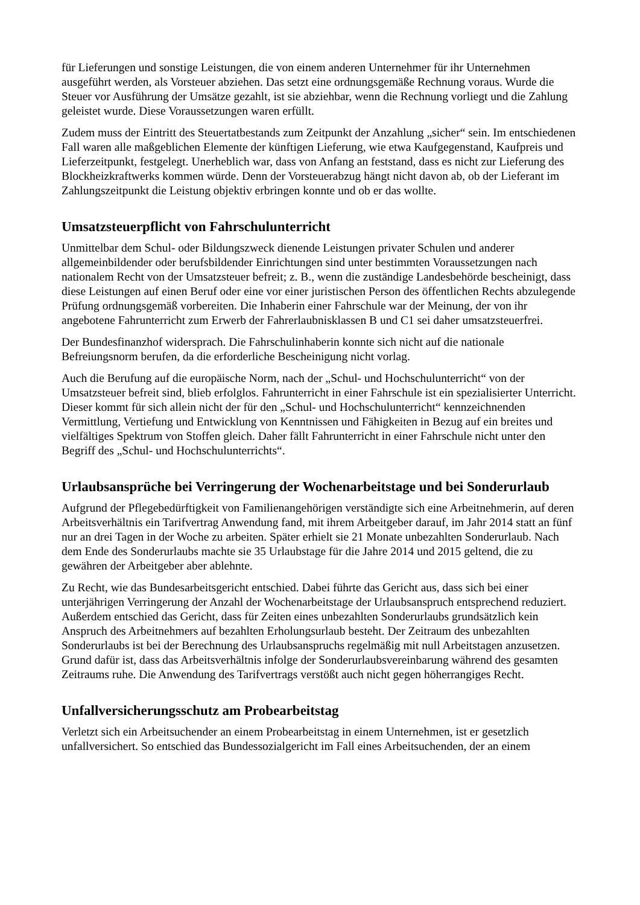für Lieferungen und sonstige Leistungen, die von einem anderen Unternehmer für ihr Unternehmen ausgeführt werden, als Vorsteuer abziehen. Das setzt eine ordnungsgemäße Rechnung voraus. Wurde die Steuer vor Ausführung der Umsätze gezahlt, ist sie abziehbar, wenn die Rechnung vorliegt und die Zahlung geleistet wurde. Diese Voraussetzungen waren erfüllt.
Zudem muss der Eintritt des Steuertatbestands zum Zeitpunkt der Anzahlung „sicher“ sein. Im entschiedenen Fall waren alle maßgeblichen Elemente der künftigen Lieferung, wie etwa Kaufgegenstand, Kaufpreis und Lieferzeitpunkt, festgelegt. Unerheblich war, dass von Anfang an feststand, dass es nicht zur Lieferung des Blockheizkraftwerks kommen würde. Denn der Vorsteuerabzug hängt nicht davon ab, ob der Lieferant im Zahlungszeitpunkt die Leistung objektiv erbringen konnte und ob er das wollte.
Umsatzsteuerpflicht von Fahrschulunterricht
Unmittelbar dem Schul- oder Bildungszweck dienende Leistungen privater Schulen und anderer allgemeinbildender oder berufsbildender Einrichtungen sind unter bestimmten Voraussetzungen nach nationalem Recht von der Umsatzsteuer befreit; z. B., wenn die zuständige Landesbehörde bescheinigt, dass diese Leistungen auf einen Beruf oder eine vor einer juristischen Person des öffentlichen Rechts abzulegende Prüfung ordnungsgemäß vorbereiten. Die Inhaberin einer Fahrschule war der Meinung, der von ihr angebotene Fahrunterricht zum Erwerb der Fahrerlaubnisklassen B und C1 sei daher umsatzsteuerfrei.
Der Bundesfinanzhof widersprach. Die Fahrschulinhaberin konnte sich nicht auf die nationale Befreiungsnorm berufen, da die erforderliche Bescheinigung nicht vorlag.
Auch die Berufung auf die europäische Norm, nach der „Schul- und Hochschulunterricht“ von der Umsatzsteuer befreit sind, blieb erfolglos. Fahrunterricht in einer Fahrschule ist ein spezialisierter Unterricht. Dieser kommt für sich allein nicht der für den „Schul- und Hochschulunterricht“ kennzeichnenden Vermittlung, Vertiefung und Entwicklung von Kenntnissen und Fähigkeiten in Bezug auf ein breites und vielfältiges Spektrum von Stoffen gleich. Daher fällt Fahrunterricht in einer Fahrschule nicht unter den Begriff des „Schul- und Hochschulunterrichts“.
Urlaubsansprüche bei Verringerung der Wochenarbeitstage und bei Sonderurlaub
Aufgrund der Pflegebedürftigkeit von Familienangehörigen verständigte sich eine Arbeitnehmerin, auf deren Arbeitsverhältnis ein Tarifvertrag Anwendung fand, mit ihrem Arbeitgeber darauf, im Jahr 2014 statt an fünf nur an drei Tagen in der Woche zu arbeiten. Später erhielt sie 21 Monate unbezahlten Sonderurlaub. Nach dem Ende des Sonderurlaubs machte sie 35 Urlaubstage für die Jahre 2014 und 2015 geltend, die zu gewähren der Arbeitgeber aber ablehnte.
Zu Recht, wie das Bundesarbeitsgericht entschied. Dabei führte das Gericht aus, dass sich bei einer unterjährigen Verringerung der Anzahl der Wochenarbeitstage der Urlaubsanspruch entsprechend reduziert. Außerdem entschied das Gericht, dass für Zeiten eines unbezahlten Sonderurlaubs grundsätzlich kein Anspruch des Arbeitnehmers auf bezahlten Erholungsurlaub besteht. Der Zeitraum des unbezahlten Sonderurlaubs ist bei der Berechnung des Urlaubsanspruchs regelmäßig mit null Arbeitstagen anzusetzen. Grund dafür ist, dass das Arbeitsverhältnis infolge der Sonderurlaubsvereinbarung während des gesamten Zeitraums ruhe. Die Anwendung des Tarifvertrags verstößt auch nicht gegen höherrangiges Recht.
Unfallversicherungsschutz am Probearbeitstag
Verletzt sich ein Arbeitsuchender an einem Probearbeitstag in einem Unternehmen, ist er gesetzlich unfallversichert. So entschied das Bundessozialgericht im Fall eines Arbeitsuchenden, der an einem